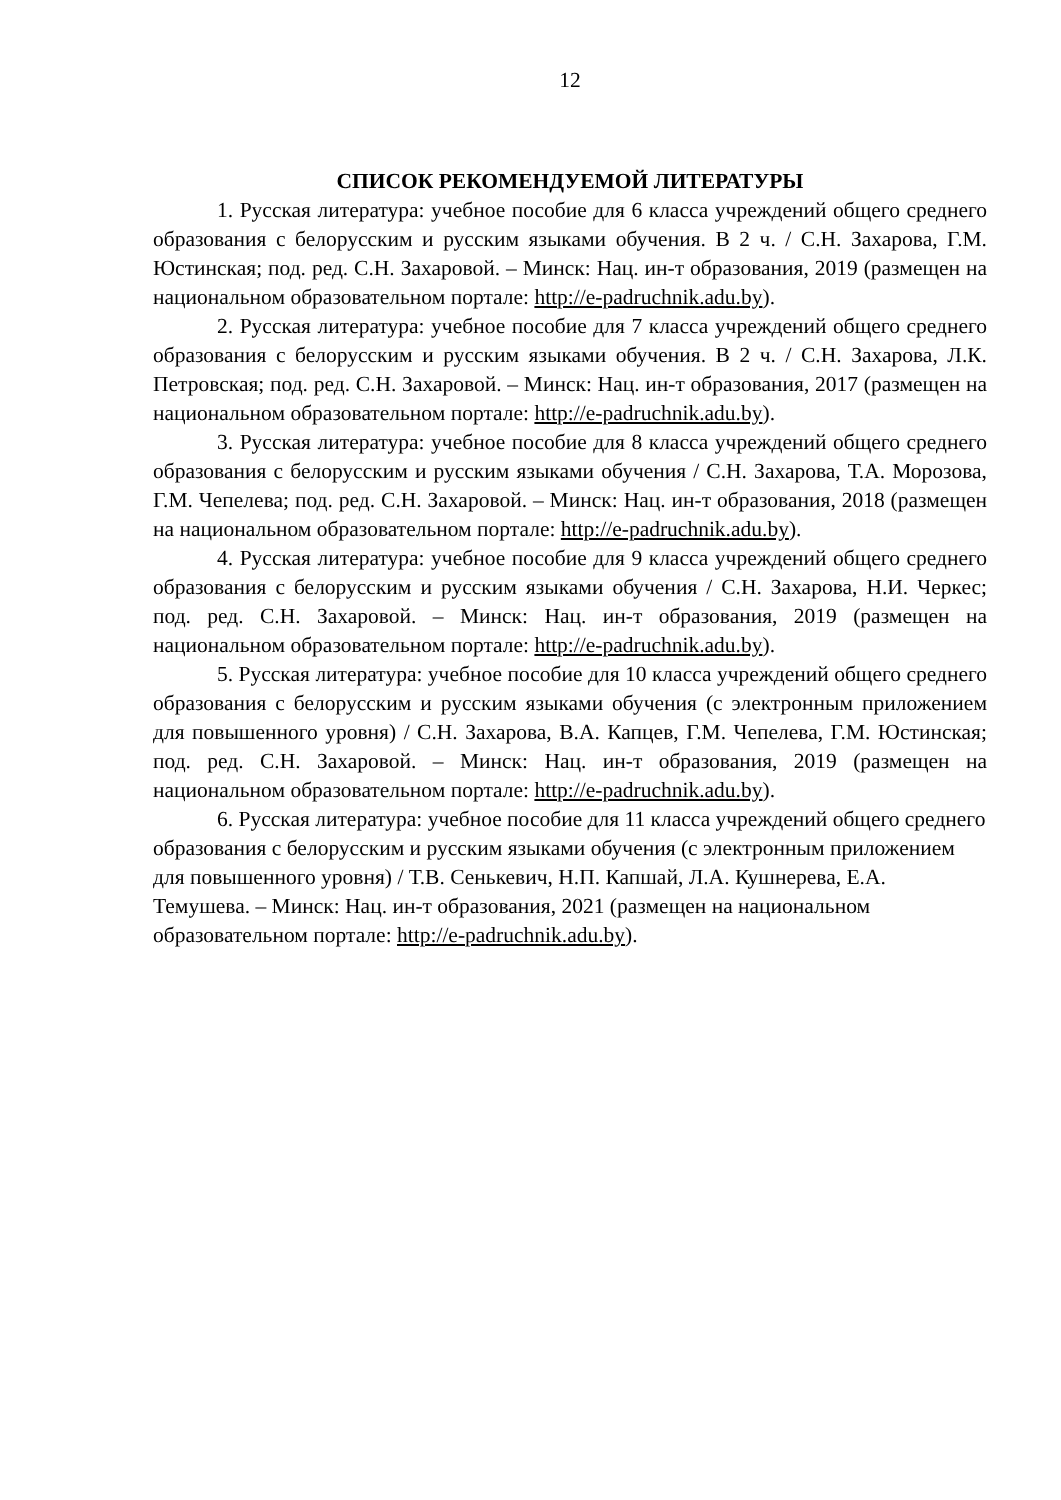12
СПИСОК РЕКОМЕНДУЕМОЙ ЛИТЕРАТУРЫ
1. Русская литература: учебное пособие для 6 класса учреждений общего среднего образования с белорусским и русским языками обучения. В 2 ч. / С.Н. Захарова, Г.М. Юстинская; под. ред. С.Н. Захаровой. – Минск: Нац. ин-т образования, 2019 (размещен на национальном образовательном портале: http://e-padruchnik.adu.by).
2. Русская литература: учебное пособие для 7 класса учреждений общего среднего образования с белорусским и русским языками обучения. В 2 ч. / С.Н. Захарова, Л.К. Петровская; под. ред. С.Н. Захаровой. – Минск: Нац. ин-т образования, 2017 (размещен на национальном образовательном портале: http://e-padruchnik.adu.by).
3. Русская литература: учебное пособие для 8 класса учреждений общего среднего образования с белорусским и русским языками обучения / С.Н. Захарова, Т.А. Морозова, Г.М. Чепелева; под. ред. С.Н. Захаровой. – Минск: Нац. ин-т образования, 2018 (размещен на национальном образовательном портале: http://e-padruchnik.adu.by).
4. Русская литература: учебное пособие для 9 класса учреждений общего среднего образования с белорусским и русским языками обучения / С.Н. Захарова, Н.И. Черкес; под. ред. С.Н. Захаровой. – Минск: Нац. ин-т образования, 2019 (размещен на национальном образовательном портале: http://e-padruchnik.adu.by).
5. Русская литература: учебное пособие для 10 класса учреждений общего среднего образования с белорусским и русским языками обучения (с электронным приложением для повышенного уровня) / С.Н. Захарова, В.А. Капцев, Г.М. Чепелева, Г.М. Юстинская; под. ред. С.Н. Захаровой. – Минск: Нац. ин-т образования, 2019 (размещен на национальном образовательном портале: http://e-padruchnik.adu.by).
6. Русская литература: учебное пособие для 11 класса учреждений общего среднего образования с белорусским и русским языками обучения (с электронным приложением для повышенного уровня) / Т.В. Сенькевич, Н.П. Капшай, Л.А. Кушнерева, Е.А. Темушева. – Минск: Нац. ин-т образования, 2021 (размещен на национальном образовательном портале: http://e-padruchnik.adu.by).